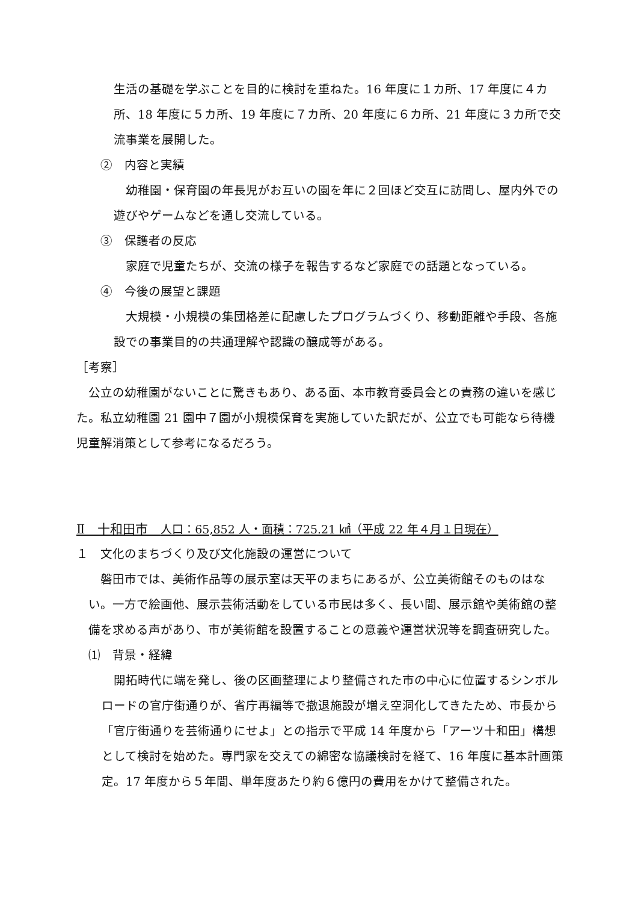生活の基礎を学ぶことを目的に検討を重ねた。16 年度に１カ所、17 年度に４カ所、18 年度に５カ所、19 年度に７カ所、20 年度に６カ所、21 年度に３カ所で交流事業を展開した。
②　内容と実績
　幼稚園・保育園の年長児がお互いの園を年に２回ほど交互に訪問し、屋内外での遊びやゲームなどを通し交流している。
③　保護者の反応
　家庭で児童たちが、交流の様子を報告するなど家庭での話題となっている。
④　今後の展望と課題
　大規模・小規模の集団格差に配慮したプログラムづくり、移動距離や手段、各施設での事業目的の共通理解や認識の醸成等がある。
［考察］
　公立の幼稚園がないことに驚きもあり、ある面、本市教育委員会との責務の違いを感じた。私立幼稚園 21 園中７園が小規模保育を実施していた訳だが、公立でも可能なら待機児童解消策として参考になるだろう。
Ⅱ　十和田市　人口：65,852 人・面積：725.21 ㎢（平成 22 年４月１日現在）
１　文化のまちづくり及び文化施設の運営について
　磐田市では、美術作品等の展示室は天平のまちにあるが、公立美術館そのものはない。一方で絵画他、展示芸術活動をしている市民は多く、長い間、展示館や美術館の整備を求める声があり、市が美術館を設置することの意義や運営状況等を調査研究した。
⑴　背景・経緯
　開拓時代に端を発し、後の区画整理により整備された市の中心に位置するシンボルロードの官庁街通りが、省庁再編等で撤退施設が増え空洞化してきたため、市長から「官庁街通りを芸術通りにせよ」との指示で平成 14 年度から「アーツ十和田」構想として検討を始めた。専門家を交えての綿密な協議検討を経て、16 年度に基本計画策定。17 年度から５年間、単年度あたり約６億円の費用をかけて整備された。